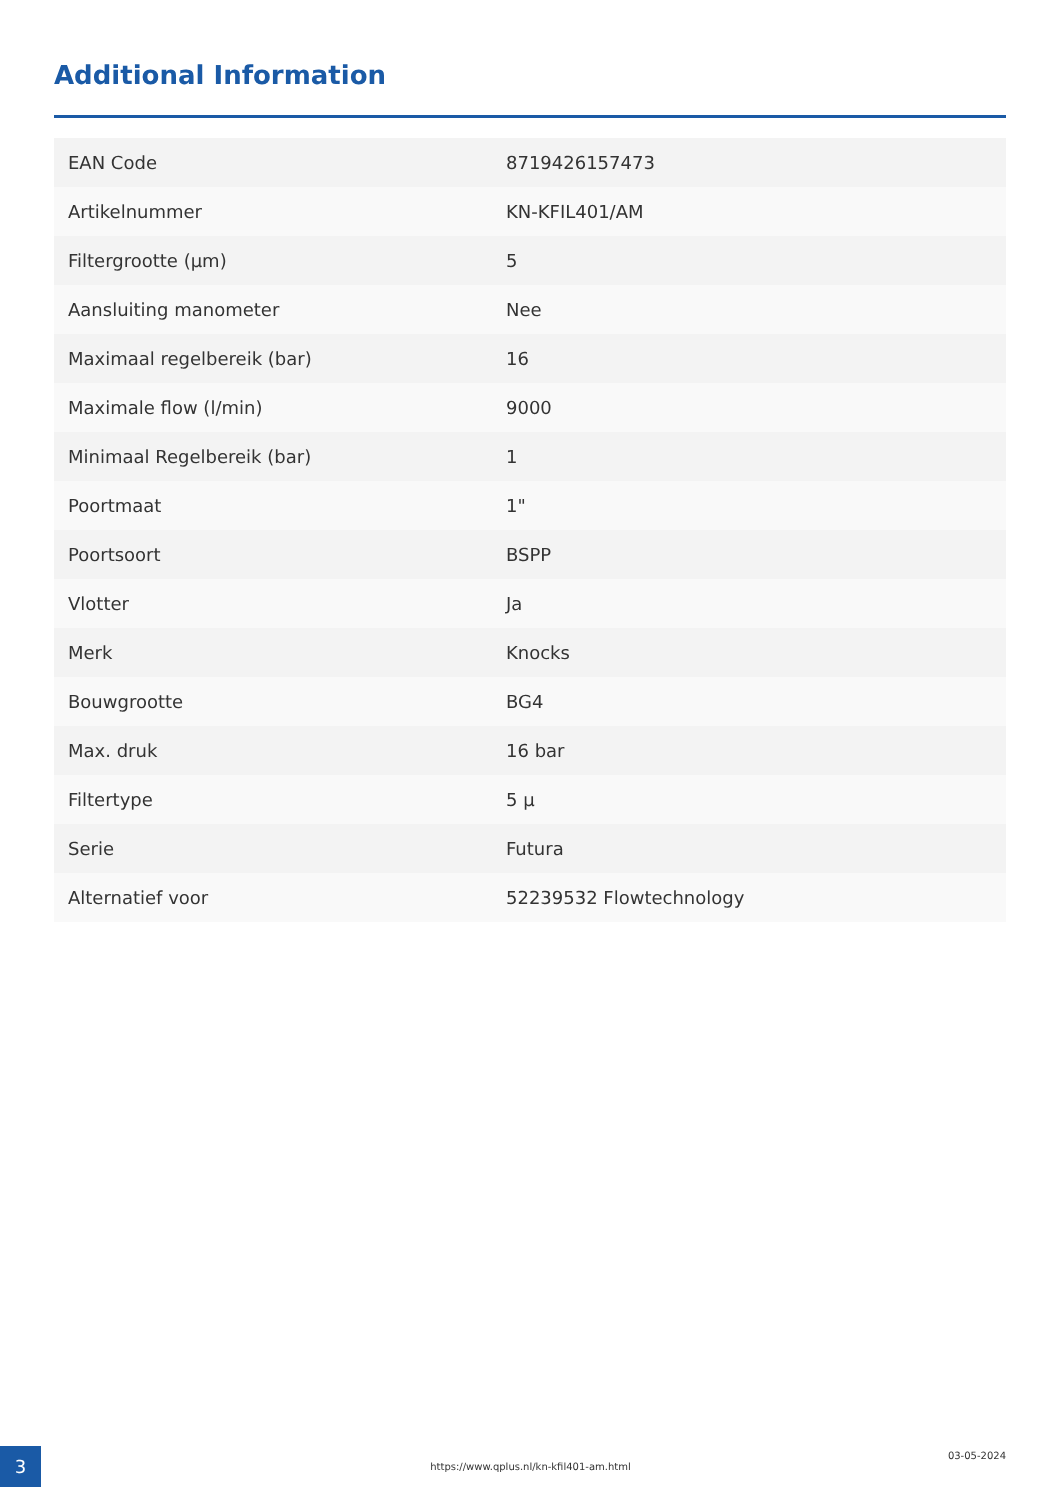Additional Information
| EAN Code | 8719426157473 |
| Artikelnummer | KN-KFIL401/AM |
| Filtergrootte (µm) | 5 |
| Aansluiting manometer | Nee |
| Maximaal regelbereik (bar) | 16 |
| Maximale flow (l/min) | 9000 |
| Minimaal Regelbereik (bar) | 1 |
| Poortmaat | 1" |
| Poortsoort | BSPP |
| Vlotter | Ja |
| Merk | Knocks |
| Bouwgrootte | BG4 |
| Max. druk | 16 bar |
| Filtertype | 5 µ |
| Serie | Futura |
| Alternatief voor | 52239532 Flowtechnology |
3 https://www.qplus.nl/kn-kfil401-am.html
03-05-2024